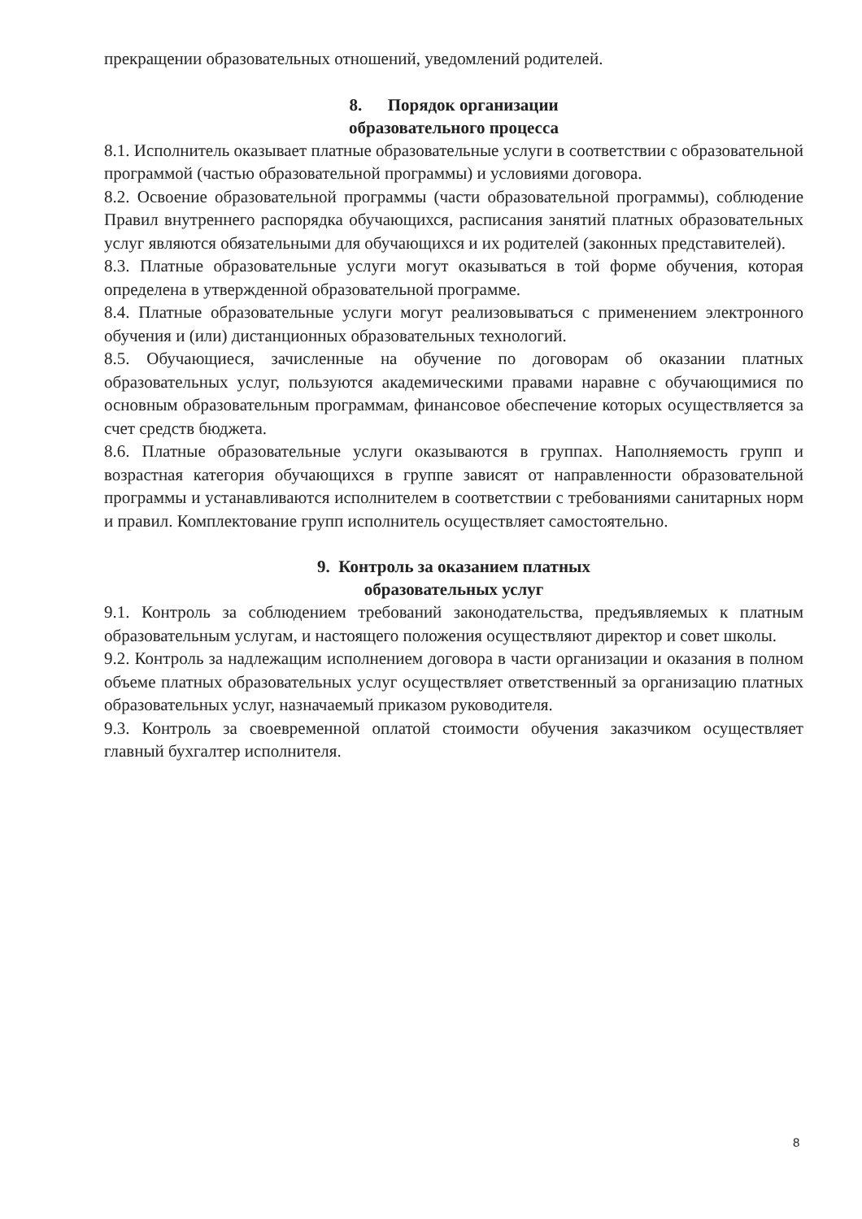прекращении образовательных отношений, уведомлений родителей.
8. Порядок организации
образовательного процесса
8.1. Исполнитель оказывает платные образовательные услуги в соответствии с образовательной программой (частью образовательной программы) и условиями договора.
8.2. Освоение образовательной программы (части образовательной программы), соблюдение Правил внутреннего распорядка обучающихся, расписания занятий платных образовательных услуг являются обязательными для обучающихся и их родителей (законных представителей).
8.3. Платные образовательные услуги могут оказываться в той форме обучения, которая определена в утвержденной образовательной программе.
8.4. Платные образовательные услуги могут реализовываться с применением электронного обучения и (или) дистанционных образовательных технологий.
8.5. Обучающиеся, зачисленные на обучение по договорам об оказании платных образовательных услуг, пользуются академическими правами наравне с обучающимися по основным образовательным программам, финансовое обеспечение которых осуществляется за счет средств бюджета.
8.6. Платные образовательные услуги оказываются в группах. Наполняемость групп и возрастная категория обучающихся в группе зависят от направленности образовательной программы и устанавливаются исполнителем в соответствии с требованиями санитарных норм и правил. Комплектование групп исполнитель осуществляет самостоятельно.
9. Контроль за оказанием платных
образовательных услуг
9.1. Контроль за соблюдением требований законодательства, предъявляемых к платным образовательным услугам, и настоящего положения осуществляют директор и совет школы.
9.2. Контроль за надлежащим исполнением договора в части организации и оказания в полном объеме платных образовательных услуг осуществляет ответственный за организацию платных образовательных услуг, назначаемый приказом руководителя.
9.3. Контроль за своевременной оплатой стоимости обучения заказчиком осуществляет главный бухгалтер исполнителя.
8